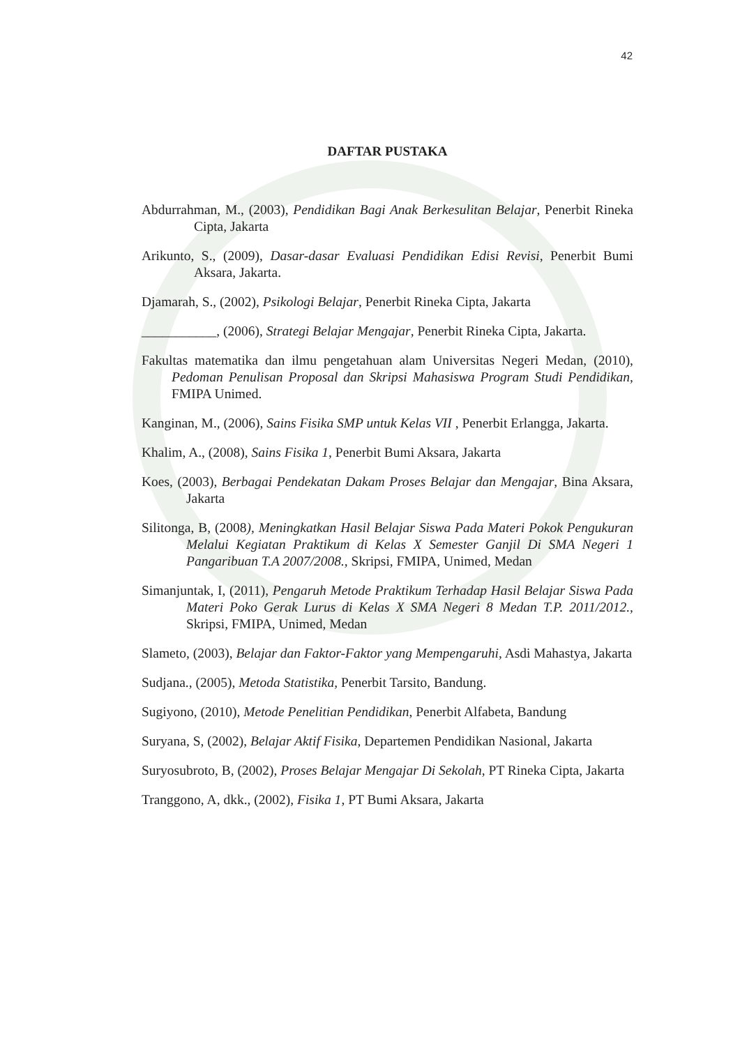42
DAFTAR PUSTAKA
Abdurrahman, M., (2003), Pendidikan Bagi Anak Berkesulitan Belajar, Penerbit Rineka Cipta, Jakarta
Arikunto, S., (2009), Dasar-dasar Evaluasi Pendidikan Edisi Revisi, Penerbit Bumi Aksara, Jakarta.
Djamarah, S., (2002), Psikologi Belajar, Penerbit Rineka Cipta, Jakarta
___________, (2006), Strategi Belajar Mengajar, Penerbit Rineka Cipta, Jakarta.
Fakultas matematika dan ilmu pengetahuan alam Universitas Negeri Medan, (2010), Pedoman Penulisan Proposal dan Skripsi Mahasiswa Program Studi Pendidikan, FMIPA Unimed.
Kanginan, M., (2006), Sains Fisika SMP untuk Kelas VII , Penerbit Erlangga, Jakarta.
Khalim, A., (2008), Sains Fisika 1, Penerbit Bumi Aksara, Jakarta
Koes, (2003), Berbagai Pendekatan Dakam Proses Belajar dan Mengajar, Bina Aksara, Jakarta
Silitonga, B, (2008), Meningkatkan Hasil Belajar Siswa Pada Materi Pokok Pengukuran Melalui Kegiatan Praktikum di Kelas X Semester Ganjil Di SMA Negeri 1 Pangaribuan T.A 2007/2008., Skripsi, FMIPA, Unimed, Medan
Simanjuntak, I, (2011), Pengaruh Metode Praktikum Terhadap Hasil Belajar Siswa Pada Materi Poko Gerak Lurus di Kelas X SMA Negeri 8 Medan T.P. 2011/2012., Skripsi, FMIPA, Unimed, Medan
Slameto, (2003), Belajar dan Faktor-Faktor yang Mempengaruhi, Asdi Mahastya, Jakarta
Sudjana., (2005), Metoda Statistika, Penerbit Tarsito, Bandung.
Sugiyono, (2010), Metode Penelitian Pendidikan, Penerbit Alfabeta, Bandung
Suryana, S, (2002), Belajar Aktif Fisika, Departemen Pendidikan Nasional, Jakarta
Suryosubroto, B, (2002), Proses Belajar Mengajar Di Sekolah, PT Rineka Cipta, Jakarta
Tranggono, A, dkk., (2002), Fisika 1, PT Bumi Aksara, Jakarta